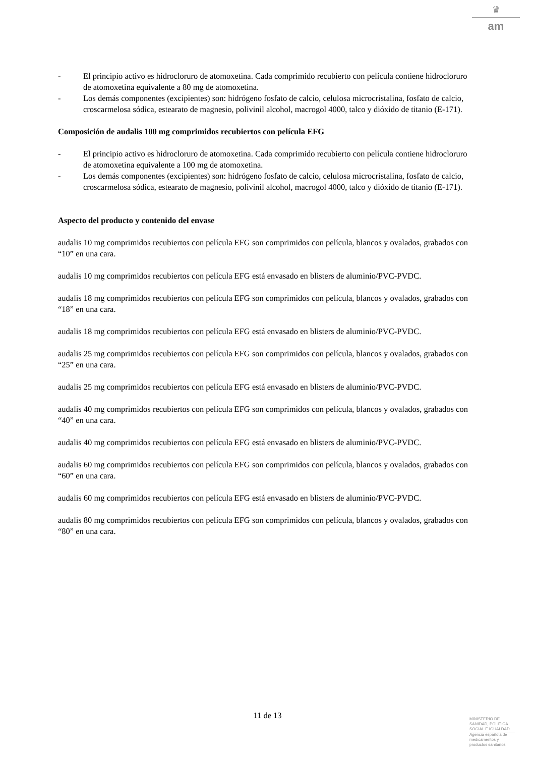♛
am
- El principio activo es hidrocloruro de atomoxetina. Cada comprimido recubierto con película contiene hidrocloruro de atomoxetina equivalente a 80 mg de atomoxetina.
- Los demás componentes (excipientes) son: hidrógeno fosfato de calcio, celulosa microcristalina, fosfato de calcio, croscarmelosa sódica, estearato de magnesio, polivinil alcohol, macrogol 4000, talco y dióxido de titanio (E-171).
Composición de audalis 100 mg comprimidos recubiertos con película EFG
- El principio activo es hidrocloruro de atomoxetina. Cada comprimido recubierto con película contiene hidrocloruro de atomoxetina equivalente a 100 mg de atomoxetina.
- Los demás componentes (excipientes) son: hidrógeno fosfato de calcio, celulosa microcristalina, fosfato de calcio, croscarmelosa sódica, estearato de magnesio, polivinil alcohol, macrogol 4000, talco y dióxido de titanio (E-171).
Aspecto del producto y contenido del envase
audalis 10 mg comprimidos recubiertos con película EFG son comprimidos con película, blancos y ovalados, grabados con “10” en una cara.
audalis 10 mg comprimidos recubiertos con película EFG está envasado en blisters de aluminio/PVC-PVDC.
audalis 18 mg comprimidos recubiertos con película EFG son comprimidos con película, blancos y ovalados, grabados con “18” en una cara.
audalis 18 mg comprimidos recubiertos con película EFG está envasado en blisters de aluminio/PVC-PVDC.
audalis 25 mg comprimidos recubiertos con película EFG son comprimidos con película, blancos y ovalados, grabados con “25” en una cara.
audalis 25 mg comprimidos recubiertos con película EFG está envasado en blisters de aluminio/PVC-PVDC.
audalis 40 mg comprimidos recubiertos con película EFG son comprimidos con película, blancos y ovalados, grabados con “40” en una cara.
audalis 40 mg comprimidos recubiertos con película EFG está envasado en blisters de aluminio/PVC-PVDC.
audalis 60 mg comprimidos recubiertos con película EFG son comprimidos con película, blancos y ovalados, grabados con “60” en una cara.
audalis 60 mg comprimidos recubiertos con película EFG está envasado en blisters de aluminio/PVC-PVDC.
audalis 80 mg comprimidos recubiertos con película EFG son comprimidos con película, blancos y ovalados, grabados con “80” en una cara.
11 de 13
MINISTERIO DE
SANIDAD, POLITICA
SOCIAL E IGUALDAD
Agencia española de
medicamentos y
productos sanitarios